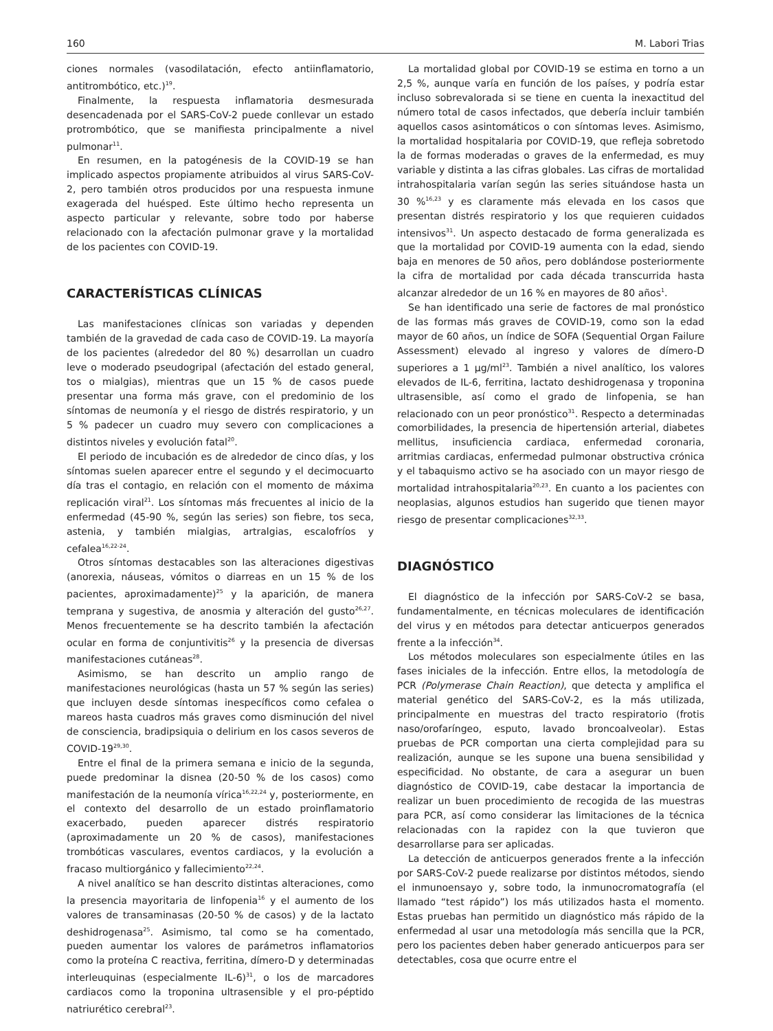160 M. Labori Trias
ciones normales (vasodilatación, efecto antiinflamatorio, antitrombótico, etc.)<sup>19</sup>.
Finalmente, la respuesta inflamatoria desmesurada desencadenada por el SARS-CoV-2 puede conllevar un estado protrombótico, que se manifiesta principalmente a nivel pulmonar<sup>11</sup>.
En resumen, en la patogénesis de la COVID-19 se han implicado aspectos propiamente atribuidos al virus SARS-CoV-2, pero también otros producidos por una respuesta inmune exagerada del huésped. Este último hecho representa un aspecto particular y relevante, sobre todo por haberse relacionado con la afectación pulmonar grave y la mortalidad de los pacientes con COVID-19.
CARACTERÍSTICAS CLÍNICAS
Las manifestaciones clínicas son variadas y dependen también de la gravedad de cada caso de COVID-19. La mayoría de los pacientes (alrededor del 80 %) desarrollan un cuadro leve o moderado pseudogripal (afectación del estado general, tos o mialgias), mientras que un 15 % de casos puede presentar una forma más grave, con el predominio de los síntomas de neumonía y el riesgo de distrés respiratorio, y un 5 % padecer un cuadro muy severo con complicaciones a distintos niveles y evolución fatal<sup>20</sup>.
El periodo de incubación es de alrededor de cinco días, y los síntomas suelen aparecer entre el segundo y el decimocuarto día tras el contagio, en relación con el momento de máxima replicación viral<sup>21</sup>. Los síntomas más frecuentes al inicio de la enfermedad (45-90 %, según las series) son fiebre, tos seca, astenia, y también mialgias, artralgias, escalofríos y cefalea<sup>16,22-24</sup>.
Otros síntomas destacables son las alteraciones digestivas (anorexia, náuseas, vómitos o diarreas en un 15 % de los pacientes, aproximadamente)<sup>25</sup> y la aparición, de manera temprana y sugestiva, de anosmia y alteración del gusto<sup>26,27</sup>. Menos frecuentemente se ha descrito también la afectación ocular en forma de conjuntivitis<sup>26</sup> y la presencia de diversas manifestaciones cutáneas<sup>28</sup>.
Asimismo, se han descrito un amplio rango de manifestaciones neurológicas (hasta un 57 % según las series) que incluyen desde síntomas inespecíficos como cefalea o mareos hasta cuadros más graves como disminución del nivel de consciencia, bradipsiquia o delirium en los casos severos de COVID-19<sup>29,30</sup>.
Entre el final de la primera semana e inicio de la segunda, puede predominar la disnea (20-50 % de los casos) como manifestación de la neumonía vírica<sup>16,22,24</sup> y, posteriormente, en el contexto del desarrollo de un estado proinflamatorio exacerbado, pueden aparecer distrés respiratorio (aproximadamente un 20 % de casos), manifestaciones trombóticas vasculares, eventos cardiacos, y la evolución a fracaso multiorgánico y fallecimiento<sup>22,24</sup>.
A nivel analítico se han descrito distintas alteraciones, como la presencia mayoritaria de linfopenia<sup>16</sup> y el aumento de los valores de transaminasas (20-50 % de casos) y de la lactato deshidrogenasa<sup>25</sup>. Asimismo, tal como se ha comentado, pueden aumentar los valores de parámetros inflamatorios como la proteína C reactiva, ferritina, dímero-D y determinadas interleuquinas (especialmente IL-6)<sup>31</sup>, o los de marcadores cardiacos como la troponina ultrasensible y el pro-péptido natriurético cerebral<sup>23</sup>.
La mortalidad global por COVID-19 se estima en torno a un 2,5 %, aunque varía en función de los países, y podría estar incluso sobrevalorada si se tiene en cuenta la inexactitud del número total de casos infectados, que debería incluir también aquellos casos asintomáticos o con síntomas leves. Asimismo, la mortalidad hospitalaria por COVID-19, que refleja sobretodo la de formas moderadas o graves de la enfermedad, es muy variable y distinta a las cifras globales. Las cifras de mortalidad intrahospitalaria varían según las series situándose hasta un 30 %<sup>16,23</sup> y es claramente más elevada en los casos que presentan distrés respiratorio y los que requieren cuidados intensivos<sup>31</sup>. Un aspecto destacado de forma generalizada es que la mortalidad por COVID-19 aumenta con la edad, siendo baja en menores de 50 años, pero doblándose posteriormente la cifra de mortalidad por cada década transcurrida hasta alcanzar alrededor de un 16 % en mayores de 80 años<sup>1</sup>.
Se han identificado una serie de factores de mal pronóstico de las formas más graves de COVID-19, como son la edad mayor de 60 años, un índice de SOFA (Sequential Organ Failure Assessment) elevado al ingreso y valores de dímero-D superiores a 1 µg/ml<sup>23</sup>. También a nivel analítico, los valores elevados de IL-6, ferritina, lactato deshidrogenasa y troponina ultrasensible, así como el grado de linfopenia, se han relacionado con un peor pronóstico<sup>31</sup>. Respecto a determinadas comorbilidades, la presencia de hipertensión arterial, diabetes mellitus, insuficiencia cardiaca, enfermedad coronaria, arritmias cardiacas, enfermedad pulmonar obstructiva crónica y el tabaquismo activo se ha asociado con un mayor riesgo de mortalidad intrahospitalaria<sup>20,23</sup>. En cuanto a los pacientes con neoplasias, algunos estudios han sugerido que tienen mayor riesgo de presentar complicaciones<sup>32,33</sup>.
DIAGNÓSTICO
El diagnóstico de la infección por SARS-CoV-2 se basa, fundamentalmente, en técnicas moleculares de identificación del virus y en métodos para detectar anticuerpos generados frente a la infección<sup>34</sup>.
Los métodos moleculares son especialmente útiles en las fases iniciales de la infección. Entre ellos, la metodología de PCR (Polymerase Chain Reaction), que detecta y amplifica el material genético del SARS-CoV-2, es la más utilizada, principalmente en muestras del tracto respiratorio (frotis naso/orofaríngeo, esputo, lavado broncoalveolar). Estas pruebas de PCR comportan una cierta complejidad para su realización, aunque se les supone una buena sensibilidad y especificidad. No obstante, de cara a asegurar un buen diagnóstico de COVID-19, cabe destacar la importancia de realizar un buen procedimiento de recogida de las muestras para PCR, así como considerar las limitaciones de la técnica relacionadas con la rapidez con la que tuvieron que desarrollarse para ser aplicadas.
La detección de anticuerpos generados frente a la infección por SARS-CoV-2 puede realizarse por distintos métodos, siendo el inmunoensayo y, sobre todo, la inmunocromatografía (el llamado “test rápido”) los más utilizados hasta el momento. Estas pruebas han permitido un diagnóstico más rápido de la enfermedad al usar una metodología más sencilla que la PCR, pero los pacientes deben haber generado anticuerpos para ser detectables, cosa que ocurre entre el